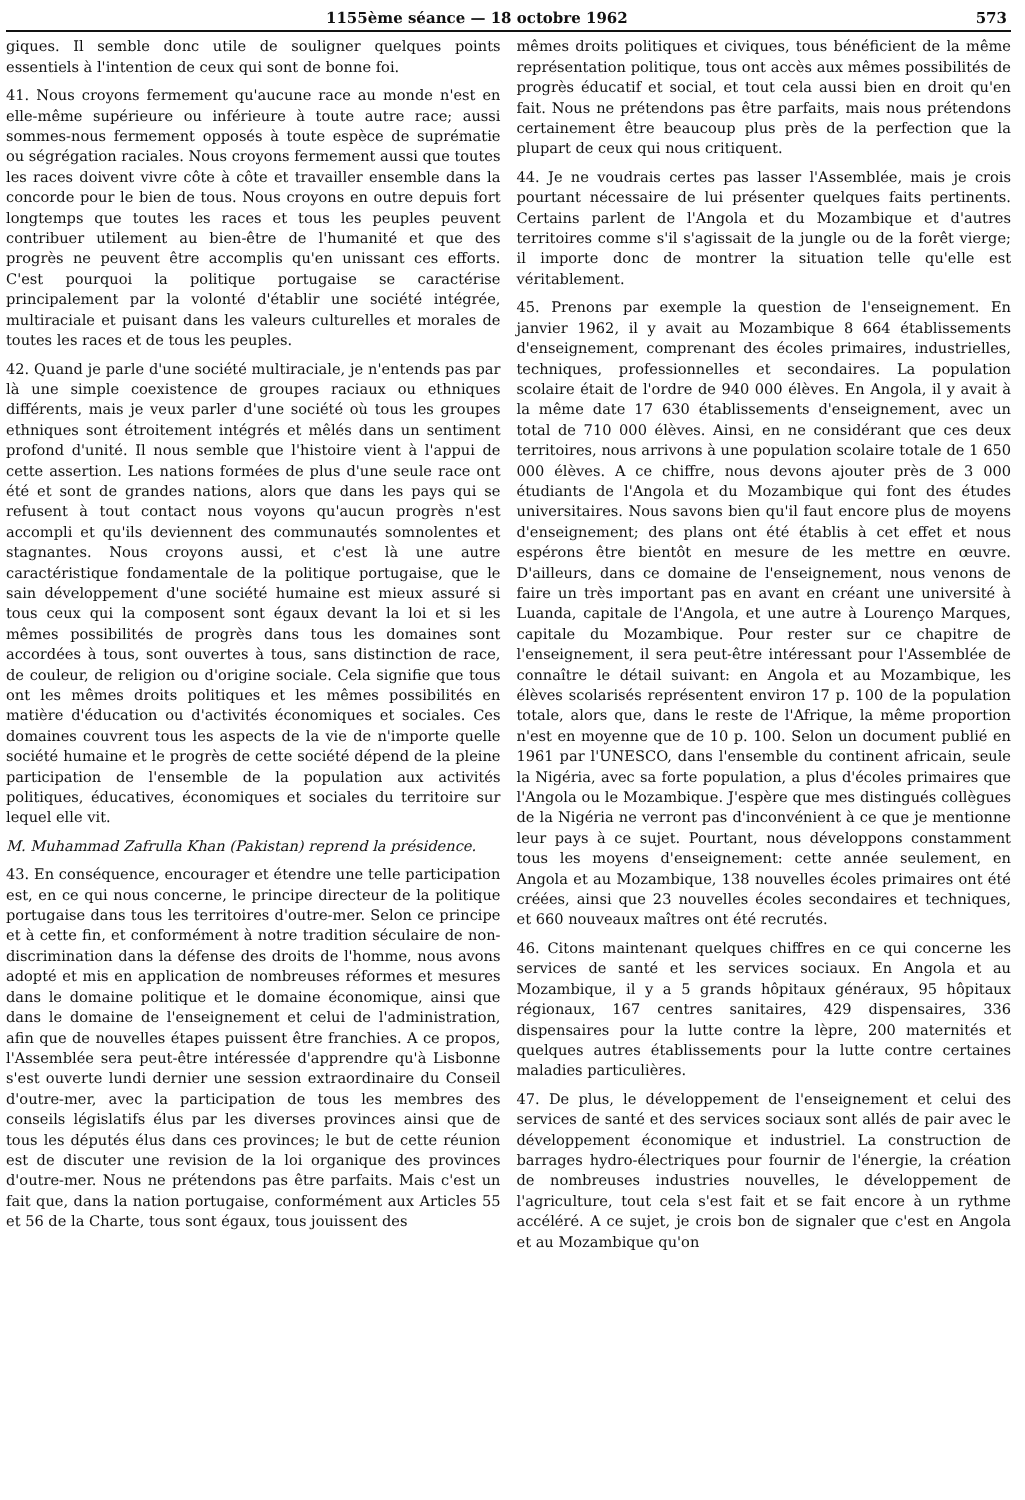1155ème séance — 18 octobre 1962 573
giques. Il semble donc utile de souligner quelques points essentiels à l'intention de ceux qui sont de bonne foi.
41. Nous croyons fermement qu'aucune race au monde n'est en elle-même supérieure ou inférieure à toute autre race; aussi sommes-nous fermement opposés à toute espèce de suprématie ou ségrégation raciales. Nous croyons fermement aussi que toutes les races doivent vivre côte à côte et travailler ensemble dans la concorde pour le bien de tous. Nous croyons en outre depuis fort longtemps que toutes les races et tous les peuples peuvent contribuer utilement au bien-être de l'humanité et que des progrès ne peuvent être accomplis qu'en unissant ces efforts. C'est pourquoi la politique portugaise se caractérise principalement par la volonté d'établir une société intégrée, multiraciale et puisant dans les valeurs culturelles et morales de toutes les races et de tous les peuples.
42. Quand je parle d'une société multiraciale, je n'entends pas par là une simple coexistence de groupes raciaux ou ethniques différents, mais je veux parler d'une société où tous les groupes ethniques sont étroitement intégrés et mêlés dans un sentiment profond d'unité. Il nous semble que l'histoire vient à l'appui de cette assertion. Les nations formées de plus d'une seule race ont été et sont de grandes nations, alors que dans les pays qui se refusent à tout contact nous voyons qu'aucun progrès n'est accompli et qu'ils deviennent des communautés somnolentes et stagnantes. Nous croyons aussi, et c'est là une autre caractéristique fondamentale de la politique portugaise, que le sain développement d'une société humaine est mieux assuré si tous ceux qui la composent sont égaux devant la loi et si les mêmes possibilités de progrès dans tous les domaines sont accordées à tous, sont ouvertes à tous, sans distinction de race, de couleur, de religion ou d'origine sociale. Cela signifie que tous ont les mêmes droits politiques et les mêmes possibilités en matière d'éducation ou d'activités économiques et sociales. Ces domaines couvrent tous les aspects de la vie de n'importe quelle société humaine et le progrès de cette société dépend de la pleine participation de l'ensemble de la population aux activités politiques, éducatives, économiques et sociales du territoire sur lequel elle vit.
M. Muhammad Zafrulla Khan (Pakistan) reprend la présidence.
43. En conséquence, encourager et étendre une telle participation est, en ce qui nous concerne, le principe directeur de la politique portugaise dans tous les territoires d'outre-mer. Selon ce principe et à cette fin, et conformément à notre tradition séculaire de non-discrimination dans la défense des droits de l'homme, nous avons adopté et mis en application de nombreuses réformes et mesures dans le domaine politique et le domaine économique, ainsi que dans le domaine de l'enseignement et celui de l'administration, afin que de nouvelles étapes puissent être franchies. A ce propos, l'Assemblée sera peut-être intéressée d'apprendre qu'à Lisbonne s'est ouverte lundi dernier une session extraordinaire du Conseil d'outre-mer, avec la participation de tous les membres des conseils législatifs élus par les diverses provinces ainsi que de tous les députés élus dans ces provinces; le but de cette réunion est de discuter une revision de la loi organique des provinces d'outre-mer. Nous ne prétendons pas être parfaits. Mais c'est un fait que, dans la nation portugaise, conformément aux Articles 55 et 56 de la Charte, tous sont égaux, tous jouissent des
mêmes droits politiques et civiques, tous bénéficient de la même représentation politique, tous ont accès aux mêmes possibilités de progrès éducatif et social, et tout cela aussi bien en droit qu'en fait. Nous ne prétendons pas être parfaits, mais nous prétendons certainement être beaucoup plus près de la perfection que la plupart de ceux qui nous critiquent.
44. Je ne voudrais certes pas lasser l'Assemblée, mais je crois pourtant nécessaire de lui présenter quelques faits pertinents. Certains parlent de l'Angola et du Mozambique et d'autres territoires comme s'il s'agissait de la jungle ou de la forêt vierge; il importe donc de montrer la situation telle qu'elle est véritablement.
45. Prenons par exemple la question de l'enseignement. En janvier 1962, il y avait au Mozambique 8 664 établissements d'enseignement, comprenant des écoles primaires, industrielles, techniques, professionnelles et secondaires. La population scolaire était de l'ordre de 940 000 élèves. En Angola, il y avait à la même date 17 630 établissements d'enseignement, avec un total de 710 000 élèves. Ainsi, en ne considérant que ces deux territoires, nous arrivons à une population scolaire totale de 1 650 000 élèves. A ce chiffre, nous devons ajouter près de 3 000 étudiants de l'Angola et du Mozambique qui font des études universitaires. Nous savons bien qu'il faut encore plus de moyens d'enseignement; des plans ont été établis à cet effet et nous espérons être bientôt en mesure de les mettre en œuvre. D'ailleurs, dans ce domaine de l'enseignement, nous venons de faire un très important pas en avant en créant une université à Luanda, capitale de l'Angola, et une autre à Lourenço Marques, capitale du Mozambique. Pour rester sur ce chapitre de l'enseignement, il sera peut-être intéressant pour l'Assemblée de connaître le détail suivant: en Angola et au Mozambique, les élèves scolarisés représentent environ 17 p. 100 de la population totale, alors que, dans le reste de l'Afrique, la même proportion n'est en moyenne que de 10 p. 100. Selon un document publié en 1961 par l'UNESCO, dans l'ensemble du continent africain, seule la Nigéria, avec sa forte population, a plus d'écoles primaires que l'Angola ou le Mozambique. J'espère que mes distingués collègues de la Nigéria ne verront pas d'inconvénient à ce que je mentionne leur pays à ce sujet. Pourtant, nous développons constamment tous les moyens d'enseignement: cette année seulement, en Angola et au Mozambique, 138 nouvelles écoles primaires ont été créées, ainsi que 23 nouvelles écoles secondaires et techniques, et 660 nouveaux maîtres ont été recrutés.
46. Citons maintenant quelques chiffres en ce qui concerne les services de santé et les services sociaux. En Angola et au Mozambique, il y a 5 grands hôpitaux généraux, 95 hôpitaux régionaux, 167 centres sanitaires, 429 dispensaires, 336 dispensaires pour la lutte contre la lèpre, 200 maternités et quelques autres établissements pour la lutte contre certaines maladies particulières.
47. De plus, le développement de l'enseignement et celui des services de santé et des services sociaux sont allés de pair avec le développement économique et industriel. La construction de barrages hydro-électriques pour fournir de l'énergie, la création de nombreuses industries nouvelles, le développement de l'agriculture, tout cela s'est fait et se fait encore à un rythme accéléré. A ce sujet, je crois bon de signaler que c'est en Angola et au Mozambique qu'on